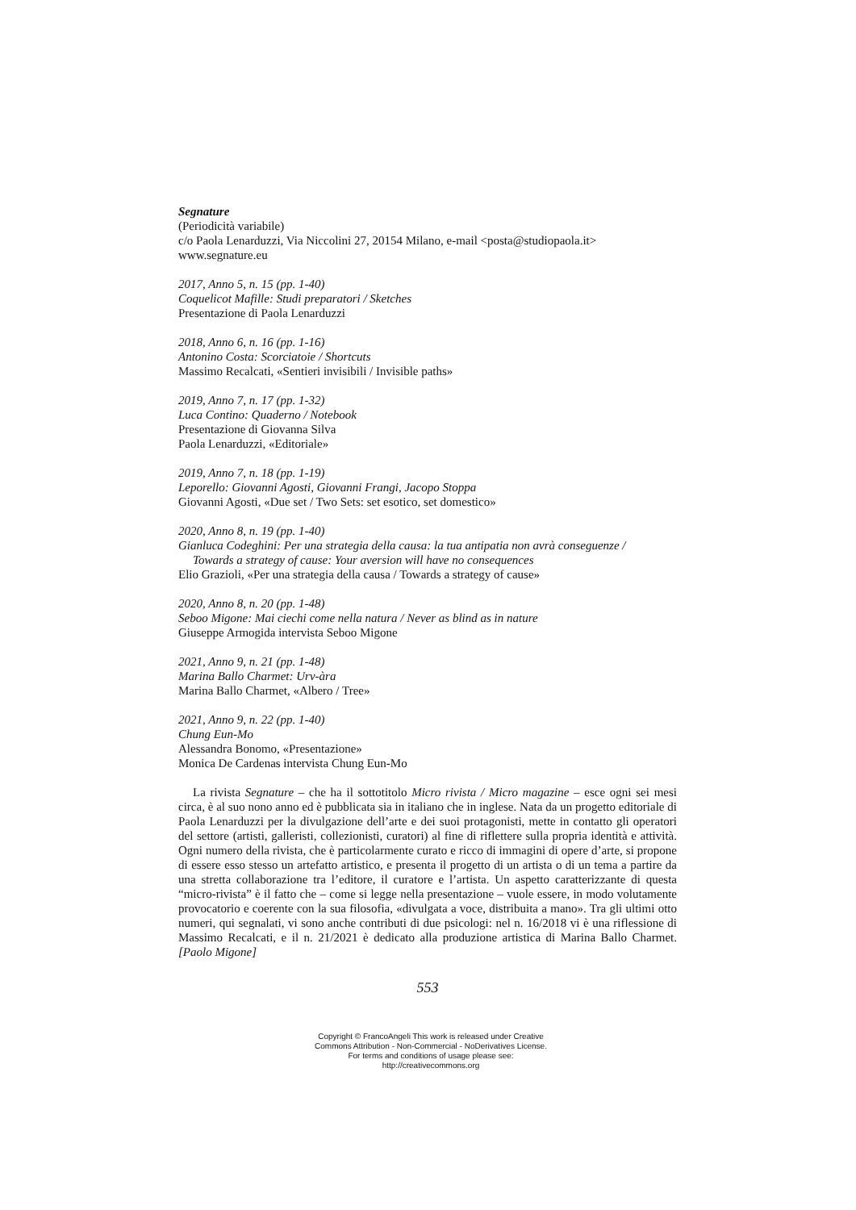Segnature
(Periodicità variabile)
c/o Paola Lenarduzzi, Via Niccolini 27, 20154 Milano, e-mail <posta@studiopaola.it>
www.segnature.eu
2017, Anno 5, n. 15 (pp. 1-40)
Coquelicot Mafille: Studi preparatori / Sketches
Presentazione di Paola Lenarduzzi
2018, Anno 6, n. 16 (pp. 1-16)
Antonino Costa: Scorciatoie / Shortcuts
Massimo Recalcati, «Sentieri invisibili / Invisible paths»
2019, Anno 7, n. 17 (pp. 1-32)
Luca Contino: Quaderno / Notebook
Presentazione di Giovanna Silva
Paola Lenarduzzi, «Editoriale»
2019, Anno 7, n. 18 (pp. 1-19)
Leporello: Giovanni Agosti, Giovanni Frangi, Jacopo Stoppa
Giovanni Agosti, «Due set / Two Sets: set esotico, set domestico»
2020, Anno 8, n. 19 (pp. 1-40)
Gianluca Codeghini: Per una strategia della causa: la tua antipatia non avrà conseguenze /
Towards a strategy of cause: Your aversion will have no consequences
Elio Grazioli, «Per una strategia della causa / Towards a strategy of cause»
2020, Anno 8, n. 20 (pp. 1-48)
Seboo Migone: Mai ciechi come nella natura / Never as blind as in nature
Giuseppe Armogida intervista Seboo Migone
2021, Anno 9, n. 21 (pp. 1-48)
Marina Ballo Charmet: Urv-àra
Marina Ballo Charmet, «Albero / Tree»
2021, Anno 9, n. 22 (pp. 1-40)
Chung Eun-Mo
Alessandra Bonomo, «Presentazione»
Monica De Cardenas intervista Chung Eun-Mo
La rivista Segnature – che ha il sottotitolo Micro rivista / Micro magazine – esce ogni sei mesi circa, è al suo nono anno ed è pubblicata sia in italiano che in inglese. Nata da un progetto editoriale di Paola Lenarduzzi per la divulgazione dell’arte e dei suoi protagonisti, mette in contatto gli operatori del settore (artisti, galleristi, collezionisti, curatori) al fine di riflettere sulla propria identità e attività. Ogni numero della rivista, che è particolarmente curato e ricco di immagini di opere d’arte, si propone di essere esso stesso un artefatto artistico, e presenta il progetto di un artista o di un tema a partire da una stretta collaborazione tra l’editore, il curatore e l’artista. Un aspetto caratterizzante di questa “micro-rivista” è il fatto che – come si legge nella presentazione – vuole essere, in modo volutamente provocatorio e coerente con la sua filosofia, «divulgata a voce, distribuita a mano». Tra gli ultimi otto numeri, qui segnalati, vi sono anche contributi di due psicologi: nel n. 16/2018 vi è una riflessione di Massimo Recalcati, e il n. 21/2021 è dedicato alla produzione artistica di Marina Ballo Charmet. [Paolo Migone]
553
Copyright © FrancoAngeli This work is released under Creative
Commons Attribution - Non-Commercial - NoDerivatives License.
For terms and conditions of usage please see:
http://creativecommons.org